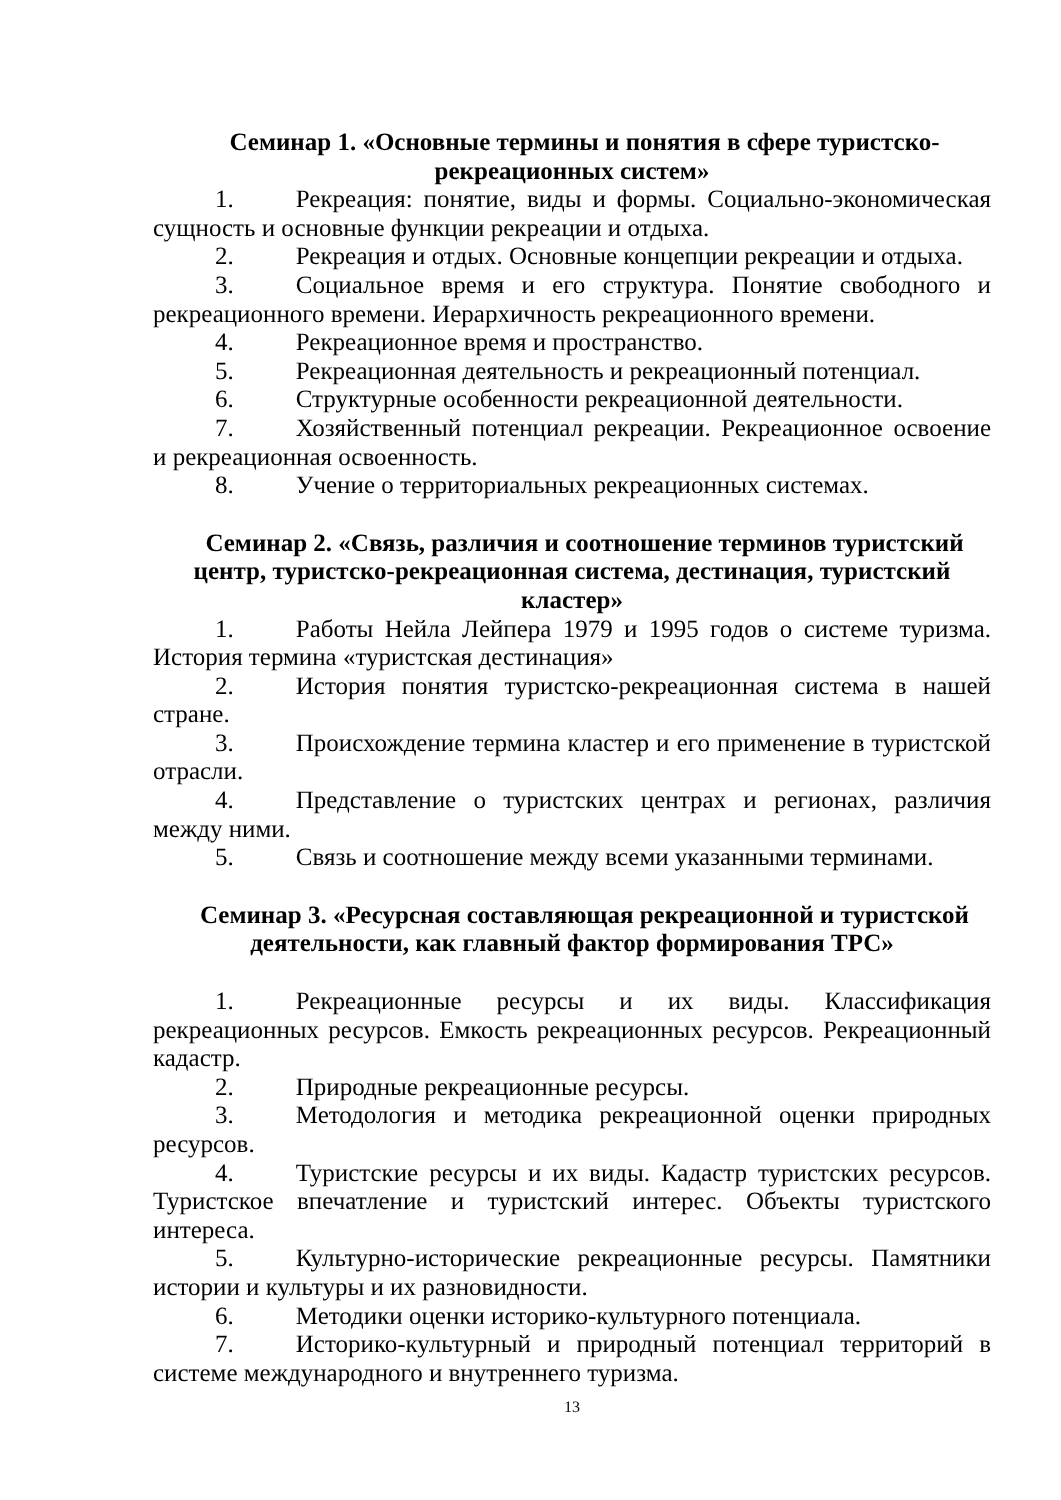Семинар 1. «Основные термины и понятия в сфере туристско-рекреационных систем»
1. Рекреация: понятие, виды и формы. Социально-экономическая сущность и основные функции рекреации и отдыха.
2. Рекреация и отдых. Основные концепции рекреации и отдыха.
3. Социальное время и его структура. Понятие свободного и рекреационного времени. Иерархичность рекреационного времени.
4. Рекреационное время и пространство.
5. Рекреационная деятельность и рекреационный потенциал.
6. Структурные особенности рекреационной деятельности.
7. Хозяйственный потенциал рекреации. Рекреационное освоение и рекреационная освоенность.
8. Учение о территориальных рекреационных системах.
Семинар 2. «Связь, различия и соотношение терминов туристский центр, туристско-рекреационная система, дестинация, туристский кластер»
1. Работы Нейла Лейпера 1979 и 1995 годов о системе туризма. История термина «туристская дестинация»
2. История понятия туристско-рекреационная система в нашей стране.
3. Происхождение термина кластер и его применение в туристской отрасли.
4. Представление о туристских центрах и регионах, различия между ними.
5. Связь и соотношение между всеми указанными терминами.
Семинар 3. «Ресурсная составляющая рекреационной и туристской деятельности, как главный фактор формирования ТРС»
1. Рекреационные ресурсы и их виды. Классификация рекреационных ресурсов. Емкость рекреационных ресурсов. Рекреационный кадастр.
2. Природные рекреационные ресурсы.
3. Методология и методика рекреационной оценки природных ресурсов.
4. Туристские ресурсы и их виды. Кадастр туристских ресурсов. Туристское впечатление и туристский интерес. Объекты туристского интереса.
5. Культурно-исторические рекреационные ресурсы. Памятники истории и культуры и их разновидности.
6. Методики оценки историко-культурного потенциала.
7. Историко-культурный и природный потенциал территорий в системе международного и внутреннего туризма.
13